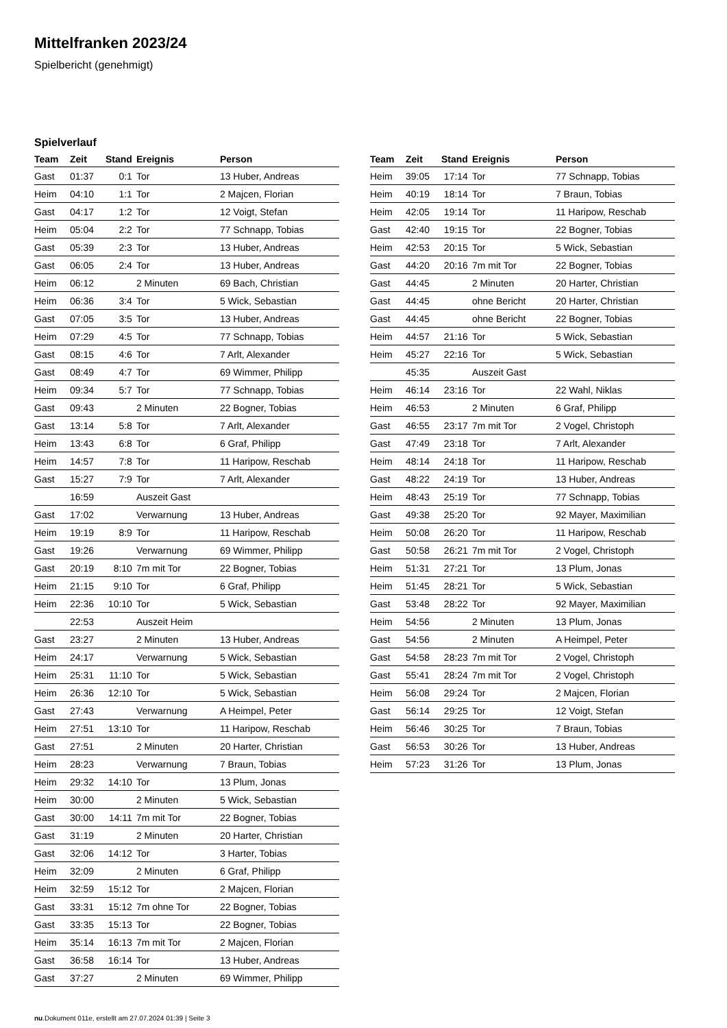Mittelfranken 2023/24
Spielbericht (genehmigt)
Spielverlauf
| Team | Zeit | Stand | Ereignis | Person |
| --- | --- | --- | --- | --- |
| Gast | 01:37 | 0:1 | Tor | 13 Huber, Andreas |
| Heim | 04:10 | 1:1 | Tor | 2 Majcen, Florian |
| Gast | 04:17 | 1:2 | Tor | 12 Voigt, Stefan |
| Heim | 05:04 | 2:2 | Tor | 77 Schnapp, Tobias |
| Gast | 05:39 | 2:3 | Tor | 13 Huber, Andreas |
| Gast | 06:05 | 2:4 | Tor | 13 Huber, Andreas |
| Heim | 06:12 | | 2 Minuten | 69 Bach, Christian |
| Heim | 06:36 | 3:4 | Tor | 5 Wick, Sebastian |
| Gast | 07:05 | 3:5 | Tor | 13 Huber, Andreas |
| Heim | 07:29 | 4:5 | Tor | 77 Schnapp, Tobias |
| Gast | 08:15 | 4:6 | Tor | 7 Arlt, Alexander |
| Gast | 08:49 | 4:7 | Tor | 69 Wimmer, Philipp |
| Heim | 09:34 | 5:7 | Tor | 77 Schnapp, Tobias |
| Gast | 09:43 | | 2 Minuten | 22 Bogner, Tobias |
| Gast | 13:14 | 5:8 | Tor | 7 Arlt, Alexander |
| Heim | 13:43 | 6:8 | Tor | 6 Graf, Philipp |
| Heim | 14:57 | 7:8 | Tor | 11 Haripow, Reschab |
| Gast | 15:27 | 7:9 | Tor | 7 Arlt, Alexander |
| | 16:59 | | Auszeit Gast | |
| Gast | 17:02 | | Verwarnung | 13 Huber, Andreas |
| Heim | 19:19 | 8:9 | Tor | 11 Haripow, Reschab |
| Gast | 19:26 | | Verwarnung | 69 Wimmer, Philipp |
| Gast | 20:19 | 8:10 | 7m mit Tor | 22 Bogner, Tobias |
| Heim | 21:15 | 9:10 | Tor | 6 Graf, Philipp |
| Heim | 22:36 | 10:10 | Tor | 5 Wick, Sebastian |
| | 22:53 | | Auszeit Heim | |
| Gast | 23:27 | | 2 Minuten | 13 Huber, Andreas |
| Heim | 24:17 | | Verwarnung | 5 Wick, Sebastian |
| Heim | 25:31 | 11:10 | Tor | 5 Wick, Sebastian |
| Heim | 26:36 | 12:10 | Tor | 5 Wick, Sebastian |
| Gast | 27:43 | | Verwarnung | A Heimpel, Peter |
| Heim | 27:51 | 13:10 | Tor | 11 Haripow, Reschab |
| Gast | 27:51 | | 2 Minuten | 20 Harter, Christian |
| Heim | 28:23 | | Verwarnung | 7 Braun, Tobias |
| Heim | 29:32 | 14:10 | Tor | 13 Plum, Jonas |
| Heim | 30:00 | | 2 Minuten | 5 Wick, Sebastian |
| Gast | 30:00 | 14:11 | 7m mit Tor | 22 Bogner, Tobias |
| Gast | 31:19 | | 2 Minuten | 20 Harter, Christian |
| Gast | 32:06 | 14:12 | Tor | 3 Harter, Tobias |
| Heim | 32:09 | | 2 Minuten | 6 Graf, Philipp |
| Heim | 32:59 | 15:12 | Tor | 2 Majcen, Florian |
| Gast | 33:31 | 15:12 | 7m ohne Tor | 22 Bogner, Tobias |
| Gast | 33:35 | 15:13 | Tor | 22 Bogner, Tobias |
| Heim | 35:14 | 16:13 | 7m mit Tor | 2 Majcen, Florian |
| Gast | 36:58 | 16:14 | Tor | 13 Huber, Andreas |
| Gast | 37:27 | | 2 Minuten | 69 Wimmer, Philipp |
| Team | Zeit | Stand | Ereignis | Person |
| --- | --- | --- | --- | --- |
| Heim | 39:05 | 17:14 | Tor | 77 Schnapp, Tobias |
| Heim | 40:19 | 18:14 | Tor | 7 Braun, Tobias |
| Heim | 42:05 | 19:14 | Tor | 11 Haripow, Reschab |
| Gast | 42:40 | 19:15 | Tor | 22 Bogner, Tobias |
| Heim | 42:53 | 20:15 | Tor | 5 Wick, Sebastian |
| Gast | 44:20 | 20:16 | 7m mit Tor | 22 Bogner, Tobias |
| Gast | 44:45 | | 2 Minuten | 20 Harter, Christian |
| Gast | 44:45 | | ohne Bericht | 20 Harter, Christian |
| Gast | 44:45 | | ohne Bericht | 22 Bogner, Tobias |
| Heim | 44:57 | 21:16 | Tor | 5 Wick, Sebastian |
| Heim | 45:27 | 22:16 | Tor | 5 Wick, Sebastian |
| | 45:35 | | Auszeit Gast | |
| Heim | 46:14 | 23:16 | Tor | 22 Wahl, Niklas |
| Heim | 46:53 | | 2 Minuten | 6 Graf, Philipp |
| Gast | 46:55 | 23:17 | 7m mit Tor | 2 Vogel, Christoph |
| Gast | 47:49 | 23:18 | Tor | 7 Arlt, Alexander |
| Heim | 48:14 | 24:18 | Tor | 11 Haripow, Reschab |
| Gast | 48:22 | 24:19 | Tor | 13 Huber, Andreas |
| Heim | 48:43 | 25:19 | Tor | 77 Schnapp, Tobias |
| Gast | 49:38 | 25:20 | Tor | 92 Mayer, Maximilian |
| Heim | 50:08 | 26:20 | Tor | 11 Haripow, Reschab |
| Gast | 50:58 | 26:21 | 7m mit Tor | 2 Vogel, Christoph |
| Heim | 51:31 | 27:21 | Tor | 13 Plum, Jonas |
| Heim | 51:45 | 28:21 | Tor | 5 Wick, Sebastian |
| Gast | 53:48 | 28:22 | Tor | 92 Mayer, Maximilian |
| Heim | 54:56 | | 2 Minuten | 13 Plum, Jonas |
| Gast | 54:56 | | 2 Minuten | A Heimpel, Peter |
| Gast | 54:58 | 28:23 | 7m mit Tor | 2 Vogel, Christoph |
| Gast | 55:41 | 28:24 | 7m mit Tor | 2 Vogel, Christoph |
| Heim | 56:08 | 29:24 | Tor | 2 Majcen, Florian |
| Gast | 56:14 | 29:25 | Tor | 12 Voigt, Stefan |
| Heim | 56:46 | 30:25 | Tor | 7 Braun, Tobias |
| Gast | 56:53 | 30:26 | Tor | 13 Huber, Andreas |
| Heim | 57:23 | 31:26 | Tor | 13 Plum, Jonas |
nu.Dokument 011e, erstellt am 27.07.2024 01:39 | Seite 3